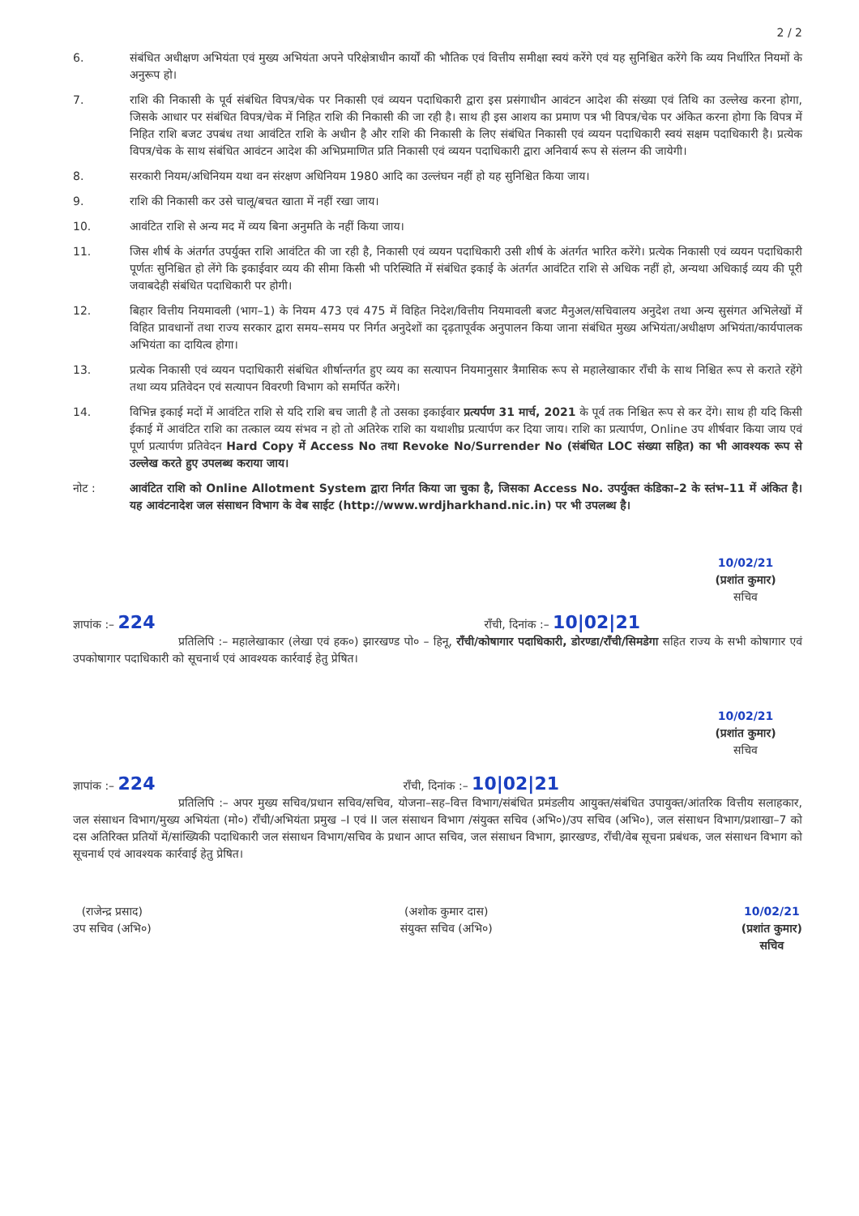2 / 2
6. संबंधित अधीक्षण अभियंता एवं मुख्य अभियंता अपने परिक्षेत्राधीन कार्यों की भौतिक एवं वित्तीय समीक्षा स्वयं करेंगे एवं यह सुनिश्चित करेंगे कि व्यय निर्धारित नियमों के अनुरूप हो।
7. राशि की निकासी के पूर्व संबंधित विपत्र/चेक पर निकासी एवं व्ययन पदाधिकारी द्वारा इस प्रसंगाधीन आवंटन आदेश की संख्या एवं तिथि का उल्लेख करना होगा, जिसके आधार पर संबंधित विपत्र/चेक में निहित राशि की निकासी की जा रही है। साथ ही इस आशय का प्रमाण पत्र भी विपत्र/चेक पर अंकित करना होगा कि विपत्र में निहित राशि बजट उपबंध तथा आवंटित राशि के अधीन है और राशि की निकासी के लिए संबंधित निकासी एवं व्ययन पदाधिकारी स्वयं सक्षम पदाधिकारी है। प्रत्येक विपत्र/चेक के साथ संबंधित आवंटन आदेश की अभिप्रमाणित प्रति निकासी एवं व्ययन पदाधिकारी द्वारा अनिवार्य रूप से संलग्न की जायेगी।
8. सरकारी नियम/अधिनियम यथा वन संरक्षण अधिनियम 1980 आदि का उल्लंघन नहीं हो यह सुनिश्चित किया जाय।
9. राशि की निकासी कर उसे चालू/बचत खाता में नहीं रखा जाय।
10. आवंटित राशि से अन्य मद में व्यय बिना अनुमति के नहीं किया जाय।
11. जिस शीर्ष के अंतर्गत उपर्युक्त राशि आवंटित की जा रही है, निकासी एवं व्ययन पदाधिकारी उसी शीर्ष के अंतर्गत भारित करेंगे। प्रत्येक निकासी एवं व्ययन पदाधिकारी पूर्णतः सुनिश्चित हो लेंगे कि इकाईवार व्यय की सीमा किसी भी परिस्थिति में संबंधित इकाई के अंतर्गत आवंटित राशि से अधिक नहीं हो, अन्यथा अधिकाई व्यय की पूरी जवाबदेही संबंधित पदाधिकारी पर होगी।
12. बिहार वित्तीय नियमावली (भाग–1) के नियम 473 एवं 475 में विहित निदेश/वित्तीय नियमावली बजट मैनुअल/सचिवालय अनुदेश तथा अन्य सुसंगत अभिलेखों में विहित प्रावधानों तथा राज्य सरकार द्वारा समय–समय पर निर्गत अनुदेशों का दृढ़तापूर्वक अनुपालन किया जाना संबंधित मुख्य अभियंता/अधीक्षण अभियंता/कार्यपालक अभियंता का दायित्व होगा।
13. प्रत्येक निकासी एवं व्ययन पदाधिकारी संबंधित शीर्षान्तर्गत हुए व्यय का सत्यापन नियमानुसार त्रैमासिक रूप से महालेखाकार राँची के साथ निश्चित रूप से कराते रहेंगे तथा व्यय प्रतिवेदन एवं सत्यापन विवरणी विभाग को समर्पित करेंगे।
14. विभिन्न इकाई मदों में आवंटित राशि से यदि राशि बच जाती है तो उसका इकाईवार प्रत्यर्पण 31 मार्च, 2021 के पूर्व तक निश्चित रूप से कर देंगे। साथ ही यदि किसी ईकाई में आवंटित राशि का तत्काल व्यय संभव न हो तो अतिरेक राशि का यथाशीघ्र प्रत्यार्पण कर दिया जाय। राशि का प्रत्यार्पण, Online उप शीर्षवार किया जाय एवं पूर्ण प्रत्यार्पण प्रतिवेदन Hard Copy में Access No तथा Revoke No/Surrender No (संबंधित LOC संख्या सहित) का भी आवश्यक रूप से उल्लेख करते हुए उपलब्ध कराया जाय।
नोट : आवंटित राशि को Online Allotment System द्वारा निर्गत किया जा चुका है, जिसका Access No. उपर्युक्त कंडिका–2 के स्तंभ–11 में अंकित है। यह आवंटनादेश जल संसाधन विभाग के वेब साईट (http://www.wrdjharkhand.nic.in) पर भी उपलब्ध है।
10/02/21
(प्रशांत कुमार)
सचिव
ज्ञापांक :– 224 राँची, दिनांक :– 10|02|21
प्रतिलिपि :– महालेखाकार (लेखा एवं हक०) झारखण्ड पो० – हिनू, राँची/कोषागार पदाधिकारी, डोरण्डा/राँची/सिमडेगा सहित राज्य के सभी कोषागार एवं उपकोषागार पदाधिकारी को सूचनार्थ एवं आवश्यक कार्रवाई हेतु प्रेषित।
10/02/21
(प्रशांत कुमार)
सचिव
ज्ञापांक :– 224 राँची, दिनांक :– 10|02|21
प्रतिलिपि :– अपर मुख्य सचिव/प्रधान सचिव/सचिव, योजना–सह–वित्त विभाग/संबंधित प्रमंडलीय आयुक्त/संबंधित उपायुक्त/आंतरिक वित्तीय सलाहकार, जल संसाधन विभाग/मुख्य अभियंता (मो०) राँची/अभियंता प्रमुख –I एवं II जल संसाधन विभाग /संयुक्त सचिव (अभि०)/उप सचिव (अभि०), जल संसाधन विभाग/प्रशाखा–7 को दस अतिरिक्त प्रतियों में/सांख्यिकी पदाधिकारी जल संसाधन विभाग/सचिव के प्रधान आप्त सचिव, जल संसाधन विभाग, झारखण्ड, राँची/वेब सूचना प्रबंधक, जल संसाधन विभाग को सूचनार्थ एवं आवश्यक कार्रवाई हेतु प्रेषित।
(राजेन्द्र प्रसाद)
उप सचिव (अभि०)
(अशोक कुमार दास)
संयुक्त सचिव (अभि०)
10/02/21
(प्रशांत कुमार)
सचिव